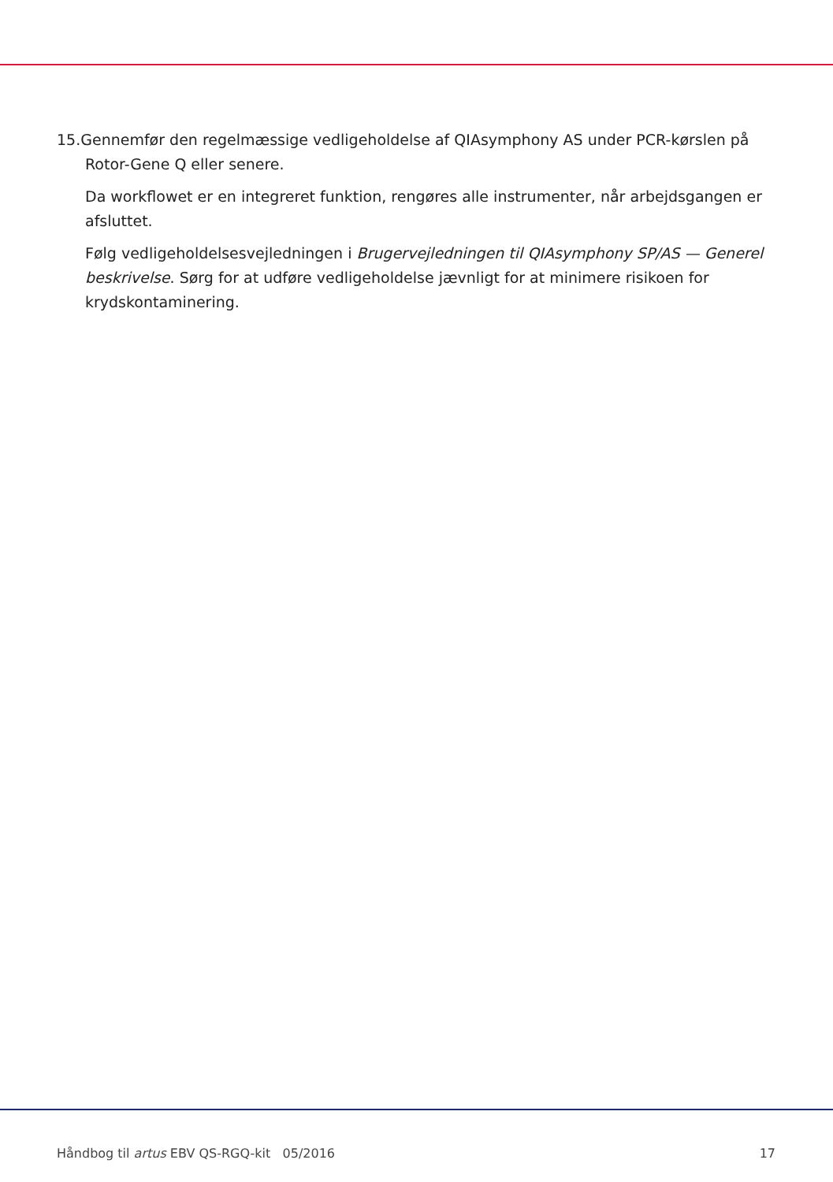15.Gennemfør den regelmæssige vedligeholdelse af QIAsymphony AS under PCR-kørslen på Rotor-Gene Q eller senere.
Da workflowet er en integreret funktion, rengøres alle instrumenter, når arbejdsgangen er afsluttet.
Følg vedligeholdelsesvejledningen i Brugervejledningen til QIAsymphony SP/AS — Generel beskrivelse. Sørg for at udføre vedligeholdelse jævnligt for at minimere risikoen for krydskontaminering.
Håndbog til artus EBV QS-RGQ-kit 05/2016 17